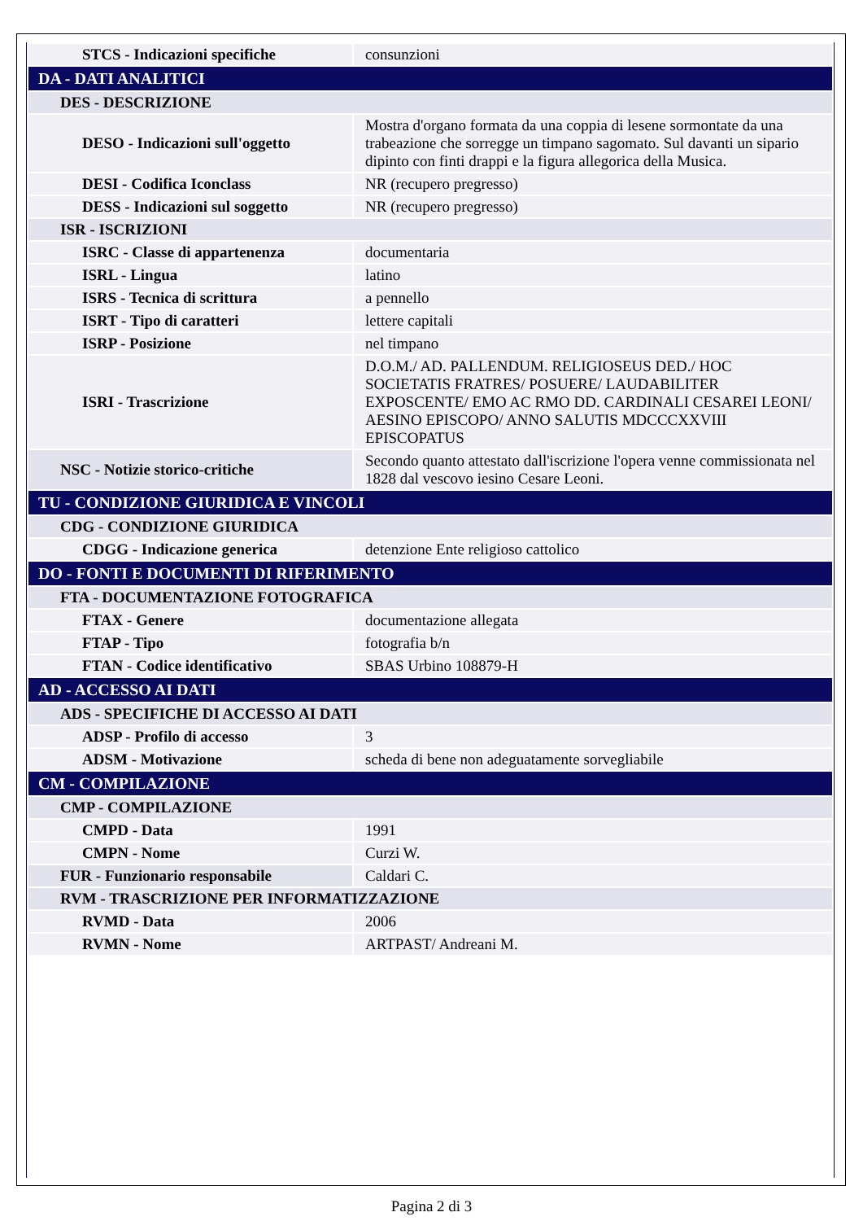| STCS - Indicazioni specifiche | consunzioni |
| DA - DATI ANALITICI | |
| DES - DESCRIZIONE | |
| DESO - Indicazioni sull'oggetto | Mostra d'organo formata da una coppia di lesene sormontate da una trabeazione che sorregge un timpano sagomato. Sul davanti un sipario dipinto con finti drappi e la figura allegorica della Musica. |
| DESI - Codifica Iconclass | NR (recupero pregresso) |
| DESS - Indicazioni sul soggetto | NR (recupero pregresso) |
| ISR - ISCRIZIONI | |
| ISRC - Classe di appartenenza | documentaria |
| ISRL - Lingua | latino |
| ISRS - Tecnica di scrittura | a pennello |
| ISRT - Tipo di caratteri | lettere capitali |
| ISRP - Posizione | nel timpano |
| ISRI - Trascrizione | D.O.M./ AD. PALLENDUM. RELIGIOSEUS DED./ HOC SOCIETATIS FRATRES/ POSUERE/ LAUDABILITER EXPOSCENTE/ EMO AC RMO DD. CARDINALI CESAREI LEONI/ AESINO EPISCOPO/ ANNO SALUTIS MDCCCXXVIII EPISCOPATUS |
| NSC - Notizie storico-critiche | Secondo quanto attestato dall'iscrizione l'opera venne commissionata nel 1828 dal vescovo iesino Cesare Leoni. |
| TU - CONDIZIONE GIURIDICA E VINCOLI | |
| CDG - CONDIZIONE GIURIDICA | |
| CDGG - Indicazione generica | detenzione Ente religioso cattolico |
| DO - FONTI E DOCUMENTI DI RIFERIMENTO | |
| FTA - DOCUMENTAZIONE FOTOGRAFICA | |
| FTAX - Genere | documentazione allegata |
| FTAP - Tipo | fotografia b/n |
| FTAN - Codice identificativo | SBAS Urbino 108879-H |
| AD - ACCESSO AI DATI | |
| ADS - SPECIFICHE DI ACCESSO AI DATI | |
| ADSP - Profilo di accesso | 3 |
| ADSM - Motivazione | scheda di bene non adeguatamente sorvegliabile |
| CM - COMPILAZIONE | |
| CMP - COMPILAZIONE | |
| CMPD - Data | 1991 |
| CMPN - Nome | Curzi W. |
| FUR - Funzionario responsabile | Caldari C. |
| RVM - TRASCRIZIONE PER INFORMATIZZAZIONE | |
| RVMD - Data | 2006 |
| RVMN - Nome | ARTPAST/ Andreani M. |
Pagina 2 di 3